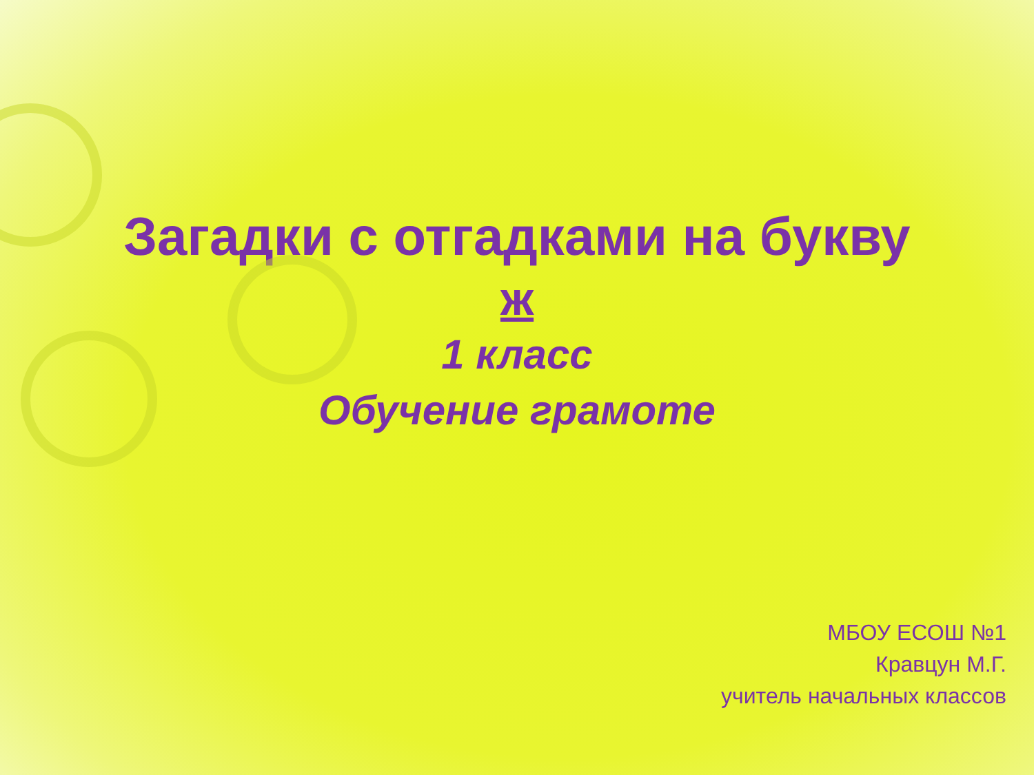Загадки с отгадками на букву
ж
1 класс
Обучение грамоте
МБОУ ЕСОШ №1
Кравцун М.Г.
учитель начальных классов